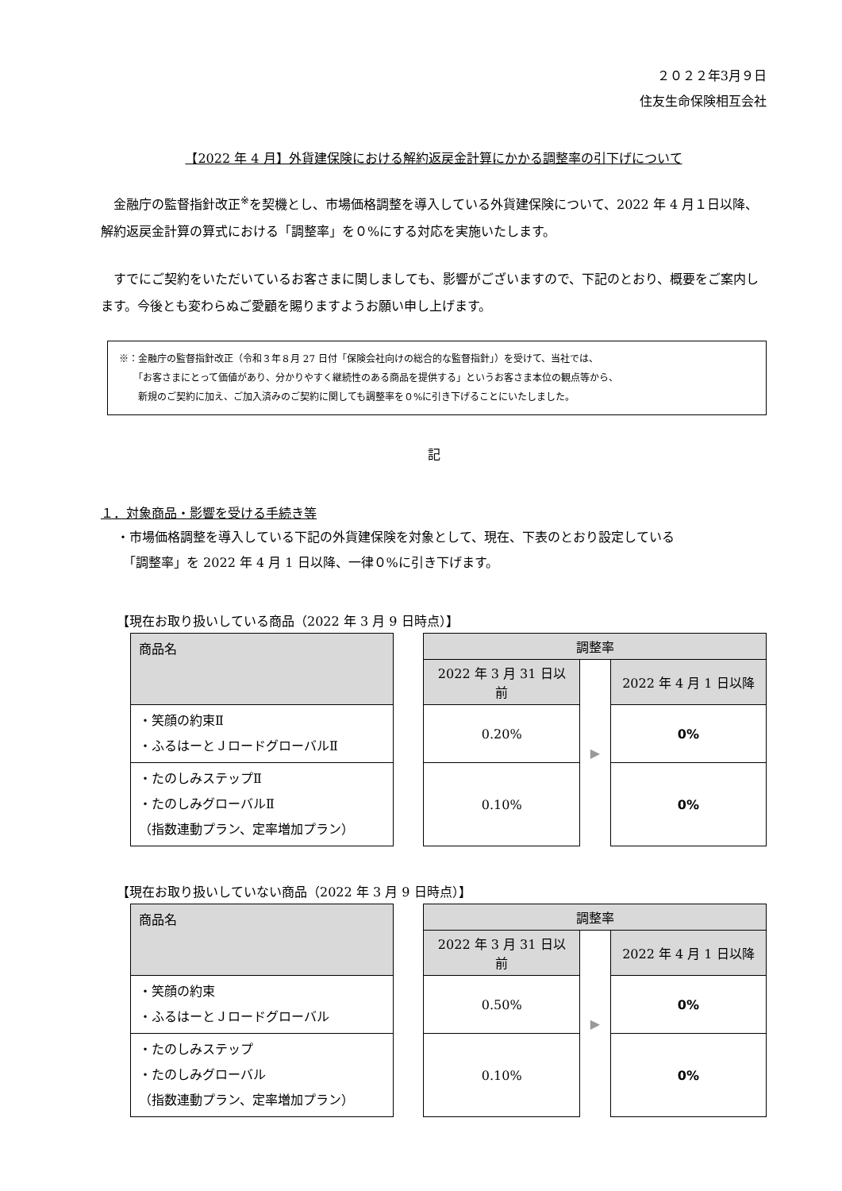２０２２年3月９日
住友生命保険相互会社
【2022 年 4 月】外貨建保険における解約返戻金計算にかかる調整率の引下げについて
金融庁の監督指針改正<sup>※</sup>を契機とし、市場価格調整を導入している外貨建保険について、2022 年 4 月１日以降、解約返戻金計算の算式における「調整率」を０%にする対応を実施いたします。
すでにご契約をいただいているお客さまに関しましても、影響がございますので、下記のとおり、概要をご案内します。今後とも変わらぬご愛顧を賜りますようお願い申し上げます。
※：金融庁の監督指針改正（令和３年８月 27 日付「保険会社向けの総合的な監督指針」）を受けて、当社では、
　　「お客さまにとって価値があり、分かりやすく継続性のある商品を提供する」というお客さま本位の観点等から、
　　新規のご契約に加え、ご加入済みのご契約に関しても調整率を０%に引き下げることにいたしました。
記
１．対象商品・影響を受ける手続き等
・市場価格調整を導入している下記の外貨建保険を対象として、現在、下表のとおり設定している
　「調整率」を 2022 年 4 月 1 日以降、一律０%に引き下げます。
【現在お取り扱いしている商品（2022 年 3 月 9 日時点）】
| 商品名 | | 調整率 | | |
| | | 2022 年 3 月 31 日以前 | ▶ | 2022 年 4 月 1 日以降 |
| ・笑顔の約束Ⅱ ・ふるはーとＪロードグローバルⅡ | | 0.20% | | 0% |
| ・たのしみステップⅡ ・たのしみグローバルⅡ （指数連動プラン、定率増加プラン） | | 0.10% | | 0% |
【現在お取り扱いしていない商品（2022 年 3 月 9 日時点）】
| 商品名 | | 調整率 | | |
| | | 2022 年 3 月 31 日以前 | ▶ | 2022 年 4 月 1 日以降 |
| ・笑顔の約束 ・ふるはーとＪロードグローバル | | 0.50% | | 0% |
| ・たのしみステップ ・たのしみグローバル （指数連動プラン、定率増加プラン） | | 0.10% | | 0% |